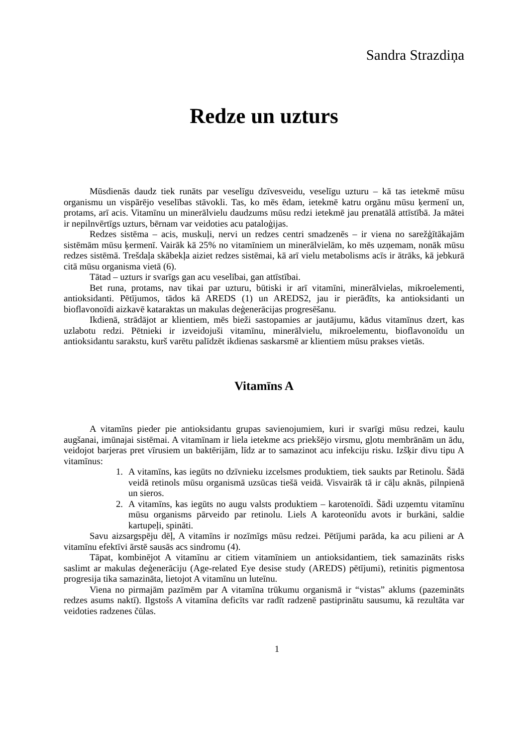Sandra Strazdiņa
Redze un uzturs
Mūsdienās daudz tiek runāts par veselīgu dzīvesveidu, veselīgu uzturu – kā tas ietekmē mūsu organismu un vispārējo veselības stāvokli. Tas, ko mēs ēdam, ietekmē katru orgānu mūsu ķermenī un, protams, arī acis. Vitamīnu un minerālvielu daudzums mūsu redzi ietekmē jau prenatālā attīstībā. Ja mātei ir nepilnvērtīgs uzturs, bērnam var veidoties acu patalоģijas.
Redzes sistēma – acis, muskuļi, nervi un redzes centri smadzenēs – ir viena no sarežģītākajām sistēmām mūsu ķermenī. Vairāk kā 25% no vitamīniem un minerālvielām, ko mēs uzņemam, nonāk mūsu redzes sistēmā. Trešdaļa skābekļa aiziet redzes sistēmai, kā arī vielu metabolisms acīs ir ātrāks, kā jebkurā citā mūsu organisma vietā (6).
Tātad – uzturs ir svarīgs gan acu veselībai, gan attīstībai.
Bet runa, protams, nav tikai par uzturu, būtiski ir arī vitamīni, minerālvielas, mikroelementi, antioksidanti. Pētījumos, tādos kā AREDS (1) un AREDS2, jau ir pierādīts, ka antioksidanti un bioflavonoīdi aizkavē kataraktas un makulas deģenerācijas progresēšanu.
Ikdienā, strādājot ar klientiem, mēs bieži sastopamies ar jautājumu, kādus vitamīnus dzert, kas uzlabotu redzi. Pētnieki ir izveidojuši vitamīnu, minerālvielu, mikroelementu, bioflavonoīdu un antioksidantu sarakstu, kurš varētu palīdzēt ikdienas saskarsmē ar klientiem mūsu prakses vietās.
Vitamīns A
A vitamīns pieder pie antioksidantu grupas savienojumiem, kuri ir svarīgi mūsu redzei, kaulu augšanai, imūnajai sistēmai. A vitamīnam ir liela ietekme acs priekšējo virsmu, gļotu membrānām un ādu, veidojot barjeras pret vīrusiem un baktērijām, līdz ar to samazinot acu infekciju risku. Izšķir divu tipu A vitamīnus:
1. A vitamīns, kas iegūts no dzīvnieku izcelsmes produktiem, tiek saukts par Retinolu. Šādā veidā retinols mūsu organismā uzsūcas tiešā veidā. Visvairāk tā ir cāļu aknās, pilnpienā un sieros.
2. A vitamīns, kas iegūts no augu valsts produktiem – karotenoīdi. Šādi uzņemtu vitamīnu mūsu organisms pārveido par retinolu. Liels A karoteonīdu avots ir burkāni, saldie kartupeļi, spināti.
Savu aizsargspēju dēļ, A vitamīns ir nozīmīgs mūsu redzei. Pētījumi parāda, ka acu pilieni ar A vitamīnu efektīvi ārstē sausās acs sindromu (4).
Tāpat, kombinējot A vitamīnu ar citiem vitamīniem un antioksidantiem, tiek samazināts risks saslimt ar makulas deģenerāciju (Age-related Eye desise study (AREDS) pētījumi), retinitis pigmentosa progresija tika samazināta, lietojot A vitamīnu un luteīnu.
Viena no pirmajām pazīmēm par A vitamīna trūkumu organismā ir “vistas” aklums (pazemināts redzes asums naktī). Ilgstošs A vitamīna deficīts var radīt radzenē pastiprinātu sausumu, kā rezultāta var veidoties radzenes čūlas.
1